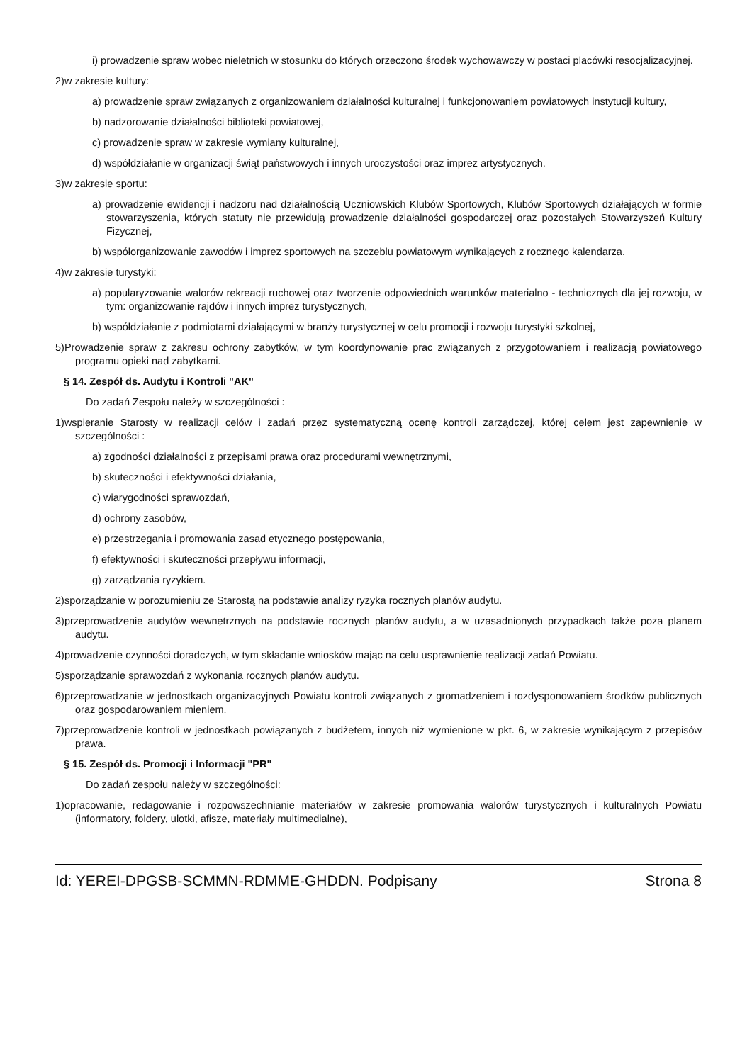i) prowadzenie spraw wobec nieletnich w stosunku do których orzeczono środek wychowawczy w postaci placówki resocjalizacyjnej.
2)w zakresie kultury:
a) prowadzenie spraw związanych z organizowaniem działalności kulturalnej i funkcjonowaniem powiatowych instytucji kultury,
b) nadzorowanie działalności biblioteki powiatowej,
c) prowadzenie spraw w zakresie wymiany kulturalnej,
d) współdziałanie w organizacji świąt państwowych i innych uroczystości oraz imprez artystycznych.
3)w zakresie sportu:
a) prowadzenie ewidencji i nadzoru nad działalnością Uczniowskich Klubów Sportowych, Klubów Sportowych działających w formie stowarzyszenia, których statuty nie przewidują prowadzenie działalności gospodarczej oraz pozostałych Stowarzyszeń Kultury Fizycznej,
b) współorganizowanie zawodów i imprez sportowych na szczeblu powiatowym wynikających z rocznego kalendarza.
4)w zakresie turystyki:
a) popularyzowanie walorów rekreacji ruchowej oraz tworzenie odpowiednich warunków materialno - technicznych dla jej rozwoju, w tym: organizowanie rajdów i innych imprez turystycznych,
b) współdziałanie z podmiotami działającymi w branży turystycznej w celu promocji i rozwoju turystyki szkolnej,
5)Prowadzenie spraw z zakresu ochrony zabytków, w tym koordynowanie prac związanych z przygotowaniem i realizacją powiatowego programu opieki nad zabytkami.
§ 14. Zespół ds. Audytu i Kontroli "AK"
Do zadań Zespołu należy w szczególności :
1)wspieranie Starosty w realizacji celów i zadań przez systematyczną ocenę kontroli zarządczej, której celem jest zapewnienie w szczególności :
a) zgodności działalności z przepisami prawa oraz procedurami wewnętrznymi,
b) skuteczności i efektywności działania,
c) wiarygodności sprawozdań,
d) ochrony zasobów,
e) przestrzegania i promowania zasad etycznego postępowania,
f) efektywności i skuteczności przepływu informacji,
g) zarządzania ryzykiem.
2)sporządzanie w porozumieniu ze Starostą na podstawie analizy ryzyka rocznych planów audytu.
3)przeprowadzenie audytów wewnętrznych na podstawie rocznych planów audytu, a w uzasadnionych przypadkach także poza planem audytu.
4)prowadzenie czynności doradczych, w tym składanie wniosków mając na celu usprawnienie realizacji zadań Powiatu.
5)sporządzanie sprawozdań z wykonania rocznych planów audytu.
6)przeprowadzanie w jednostkach organizacyjnych Powiatu kontroli związanych z gromadzeniem i rozdysponowaniem środków publicznych oraz gospodarowaniem mieniem.
7)przeprowadzenie kontroli w jednostkach powiązanych z budżetem, innych niż wymienione w pkt. 6, w zakresie wynikającym z przepisów prawa.
§ 15. Zespół ds. Promocji i Informacji "PR"
Do zadań zespołu należy w szczególności:
1)opracowanie, redagowanie i rozpowszechnianie materiałów w zakresie promowania walorów turystycznych i kulturalnych Powiatu (informatory, foldery, ulotki, afisze, materiały multimedialne),
Id: YEREI-DPGSB-SCMMN-RDMME-GHDDN. Podpisany Strona 8